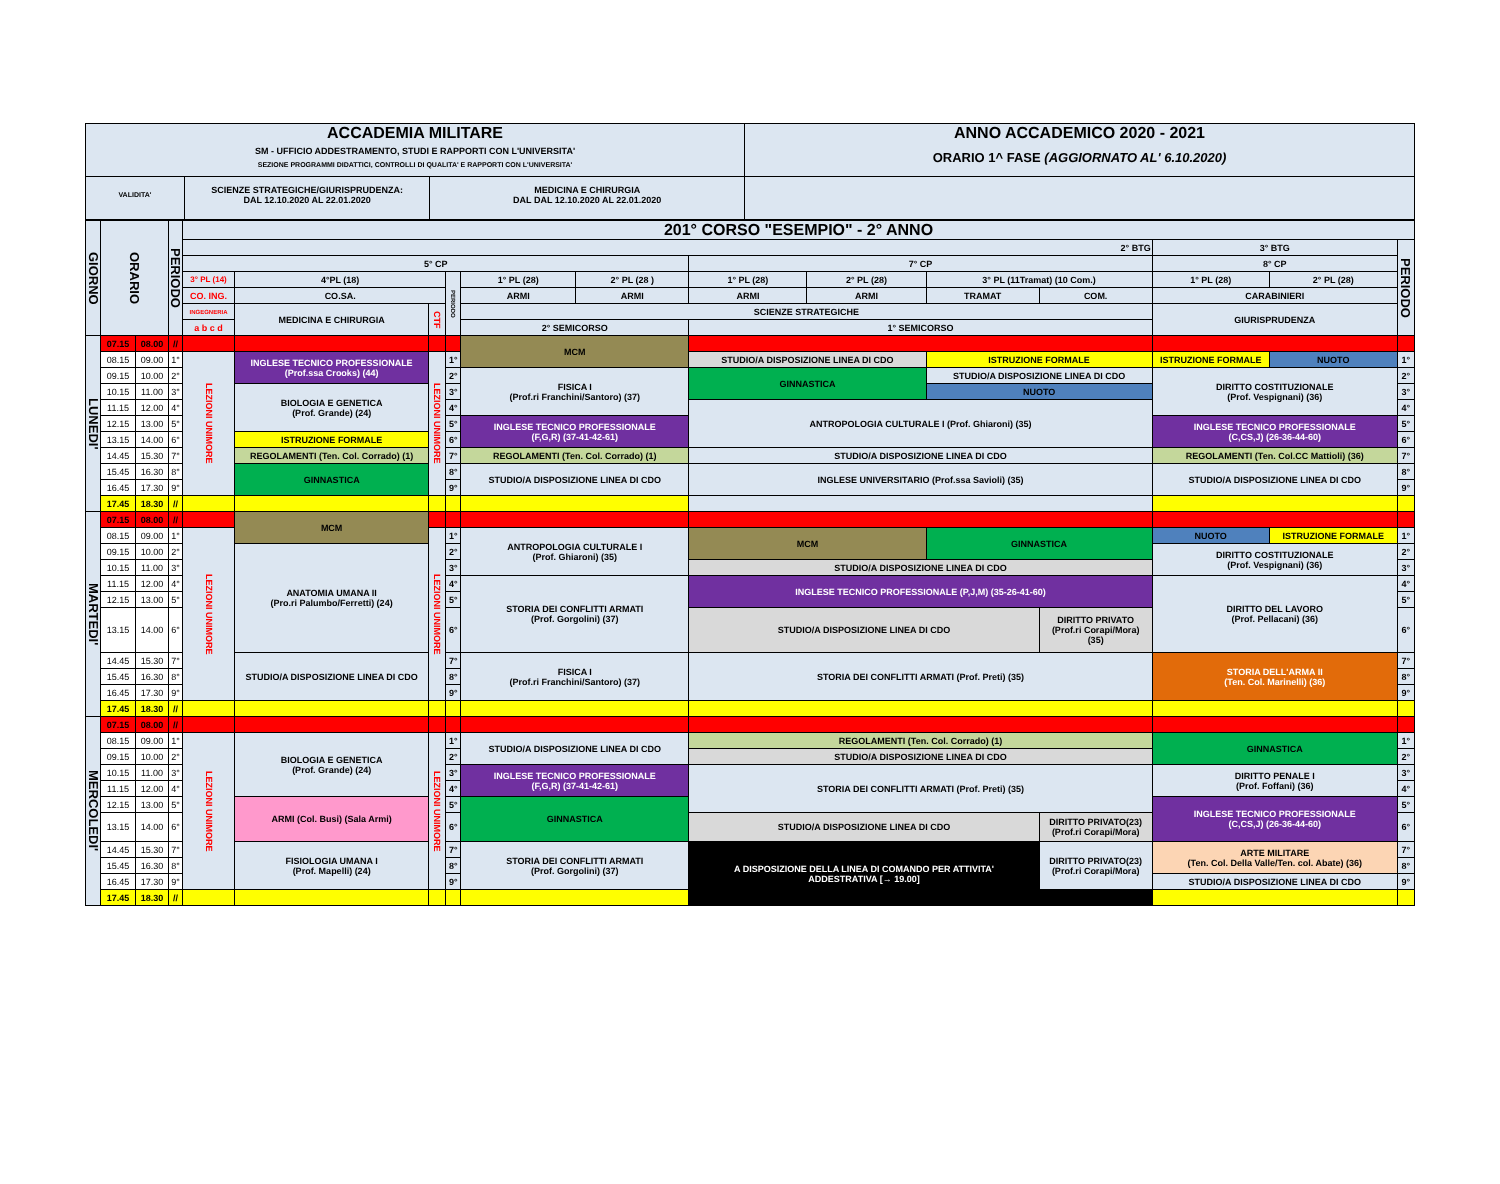ACCADEMIA MILITARE
SM - UFFICIO ADDESTRAMENTO, STUDI E RAPPORTI CON L'UNIVERSITA'
SEZIONE PROGRAMMI DIDATTICI, CONTROLLI DI QUALITA' E RAPPORTI CON L'UNIVERSITA'
ANNO ACCADEMICO 2020 - 2021
ORARIO 1^ FASE (AGGIORNATO AL' 6.10.2020)
VALIDITA'
SCIENZE STRATEGICHE/GIURISPRUDENZA:
DAL 12.10.2020 AL 22.01.2020
MEDICINA E CHIRURGIA
DAL DAL 12.10.2020 AL 22.01.2020
| GIORNO | ORARIO | | PERIODO | 201° CORSO "ESEMPIO" - 2° ANNO | | | | | | | | | | | | |
| | | | | 2° BTG | | | | | | | | | | 3° BTG | | PERIODO |
| | | | | 5° CP | | | | | | 7° CP | | | | 8° CP | | |
| | | | | 3° PL (14) | 4°PL (18) | | PERIODO | 1° PL (28) | 2° PL (28 ) | 1° PL (28) | 2° PL (28) | 3° PL (11Tramat) (10 Com.) | | 1° PL (28) | 2° PL (28) | |
| | | | | CO. ING. | CO.SA. | | | ARMI | ARMI | ARMI | ARMI | TRAMAT | COM. | CARABINIERI | | |
| | | | | INGEGNERIA | MEDICINA E CHIRURGIA | CTF | | SCIENZE STRATEGICHE | | | | | | GIURISPRUDENZA | | |
| | | | | a b c d | | | | 2° SEMICORSO | | 1° SEMICORSO | | | | | | |
| LUNEDI' | 07.15 | 08.00 | // | | | | | MCM | | | | | | | | |
| | 08.15 | 09.00 | 1° | LEZIONI UNIMORE | INGLESE TECNICO PROFESSIONALE (Prof.ssa Crooks) (44) | LEZIONI UNIMORE | 1° | | | STUDIO/A DISPOSIZIONE LINEA DI CDO | | ISTRUZIONE FORMALE | | ISTRUZIONE FORMALE | NUOTO | 1° |
| | 09.15 | 10.00 | 2° | | | | 2° | FISICA I (Prof.ri Franchini/Santoro) (37) | | GINNASTICA | | STUDIO/A DISPOSIZIONE LINEA DI CDO | | DIRITTO COSTITUZIONALE (Prof. Vespignani) (36) | | 2° |
| | 10.15 | 11.00 | 3° | | BIOLOGIA E GENETICA (Prof. Grande) (24) | | 3° | | | | | NUOTO | | | | 3° |
| | 11.15 | 12.00 | 4° | | | | 4° | | | ANTROPOLOGIA CULTURALE I (Prof. Ghiaroni) (35) | | | | | | 4° |
| | 12.15 | 13.00 | 5° | | | | 5° | INGLESE TECNICO PROFESSIONALE (F,G,R) (37-41-42-61) | | | | | | INGLESE TECNICO PROFESSIONALE (C,CS,J) (26-36-44-60) | | 5° |
| | 13.15 | 14.00 | 6° | | ISTRUZIONE FORMALE | | 6° | | | | | | | | | 6° |
| | 14.45 | 15.30 | 7° | | REGOLAMENTI (Ten. Col. Corrado) (1) | | 7° | REGOLAMENTI (Ten. Col. Corrado) (1) | | STUDIO/A DISPOSIZIONE LINEA DI CDO | | | | REGOLAMENTI (Ten. Col.CC Mattioli) (36) | | 7° |
| | 15.45 | 16.30 | 8° | | GINNASTICA | | 8° | STUDIO/A DISPOSIZIONE LINEA DI CDO | | INGLESE UNIVERSITARIO (Prof.ssa Savioli) (35) | | | | STUDIO/A DISPOSIZIONE LINEA DI CDO | | 8° |
| | 16.45 | 17.30 | 9° | | | | 9° | | | | | | | | | 9° |
| | 17.45 | 18.30 | // | | | | | | | | | | | | | |
| MARTEDI' | 07.15 | 08.00 | // | | MCM | | | | | | | | | | | |
| | 08.15 | 09.00 | 1° | LEZIONI UNIMORE | | LEZIONI UNIMORE | 1° | ANTROPOLOGIA CULTURALE I (Prof. Ghiaroni) (35) | | MCM | | GINNASTICA | | NUOTO | ISTRUZIONE FORMALE | 1° |
| | 09.15 | 10.00 | 2° | | ANATOMIA UMANA II (Pro.ri Palumbo/Ferretti) (24) | | 2° | | | | | | | DIRITTO COSTITUZIONALE (Prof. Vespignani) (36) | | 2° |
| | 10.15 | 11.00 | 3° | | | | 3° | | | STUDIO/A DISPOSIZIONE LINEA DI CDO | | | | | | 3° |
| | 11.15 | 12.00 | 4° | | | | 4° | STORIA DEI CONFLITTI ARMATI (Prof. Gorgolini) (37) | | INGLESE TECNICO PROFESSIONALE (P,J,M) (35-26-41-60) | | | | DIRITTO DEL LAVORO (Prof. Pellacani) (36) | | 4° |
| | 12.15 | 13.00 | 5° | | | | 5° | | | | | | | | | 5° |
| | 13.15 | 14.00 | 6° | | | | 6° | | | STUDIO/A DISPOSIZIONE LINEA DI CDO | | | DIRITTO PRIVATO (Prof.ri Corapi/Mora) (35) | | | 6° |
| | 14.45 | 15.30 | 7° | | STUDIO/A DISPOSIZIONE LINEA DI CDO | | 7° | FISICA I (Prof.ri Franchini/Santoro) (37) | | STORIA DEI CONFLITTI ARMATI (Prof. Preti) (35) | | | | STORIA DELL'ARMA II (Ten. Col. Marinelli) (36) | | 7° |
| | 15.45 | 16.30 | 8° | | | | 8° | | | | | | | | | 8° |
| | 16.45 | 17.30 | 9° | | | | 9° | | | | | | | | | 9° |
| | 17.45 | 18.30 | // | | | | | | | | | | | | | |
| MERCOLEDI' | 07.15 | 08.00 | // | | | | | | | | | | | | | |
| | 08.15 | 09.00 | 1° | LEZIONI UNIMORE | BIOLOGIA E GENETICA (Prof. Grande) (24) | LEZIONI UNIMORE | 1° | STUDIO/A DISPOSIZIONE LINEA DI CDO | | REGOLAMENTI (Ten. Col. Corrado) (1) | | | | GINNASTICA | | 1° |
| | 09.15 | 10.00 | 2° | | | | 2° | | | STUDIO/A DISPOSIZIONE LINEA DI CDO | | | | | | 2° |
| | 10.15 | 11.00 | 3° | | | | 3° | INGLESE TECNICO PROFESSIONALE (F,G,R) (37-41-42-61) | | STORIA DEI CONFLITTI ARMATI (Prof. Preti) (35) | | | | DIRITTO PENALE I (Prof. Foffani) (36) | | 3° |
| | 11.15 | 12.00 | 4° | | | | 4° | | | | | | | | | 4° |
| | 12.15 | 13.00 | 5° | | ARMI (Col. Busi) (Sala Armi) | | 5° | GINNASTICA | | | | | | INGLESE TECNICO PROFESSIONALE (C,CS,J) (26-36-44-60) | | 5° |
| | 13.15 | 14.00 | 6° | | | | 6° | | | STUDIO/A DISPOSIZIONE LINEA DI CDO | | | DIRITTO PRIVATO(23) (Prof.ri Corapi/Mora) | | | 6° |
| | 14.45 | 15.30 | 7° | | FISIOLOGIA UMANA I (Prof. Mapelli) (24) | | 7° | STORIA DEI CONFLITTI ARMATI (Prof. Gorgolini) (37) | | A DISPOSIZIONE DELLA LINEA DI COMANDO PER ATTIVITA' ADDESTRATIVA [→ 19.00] | | | DIRITTO PRIVATO(23) (Prof.ri Corapi/Mora) | ARTE MILITARE (Ten. Col. Della Valle/Ten. col. Abate) (36) | | 7° |
| | 15.45 | 16.30 | 8° | | | | 8° | | | | | | | | | 8° |
| | 16.45 | 17.30 | 9° | | | | 9° | | | | | | | STUDIO/A DISPOSIZIONE LINEA DI CDO | | 9° |
| | 17.45 | 18.30 | // | | | | | | | | | | | | | |